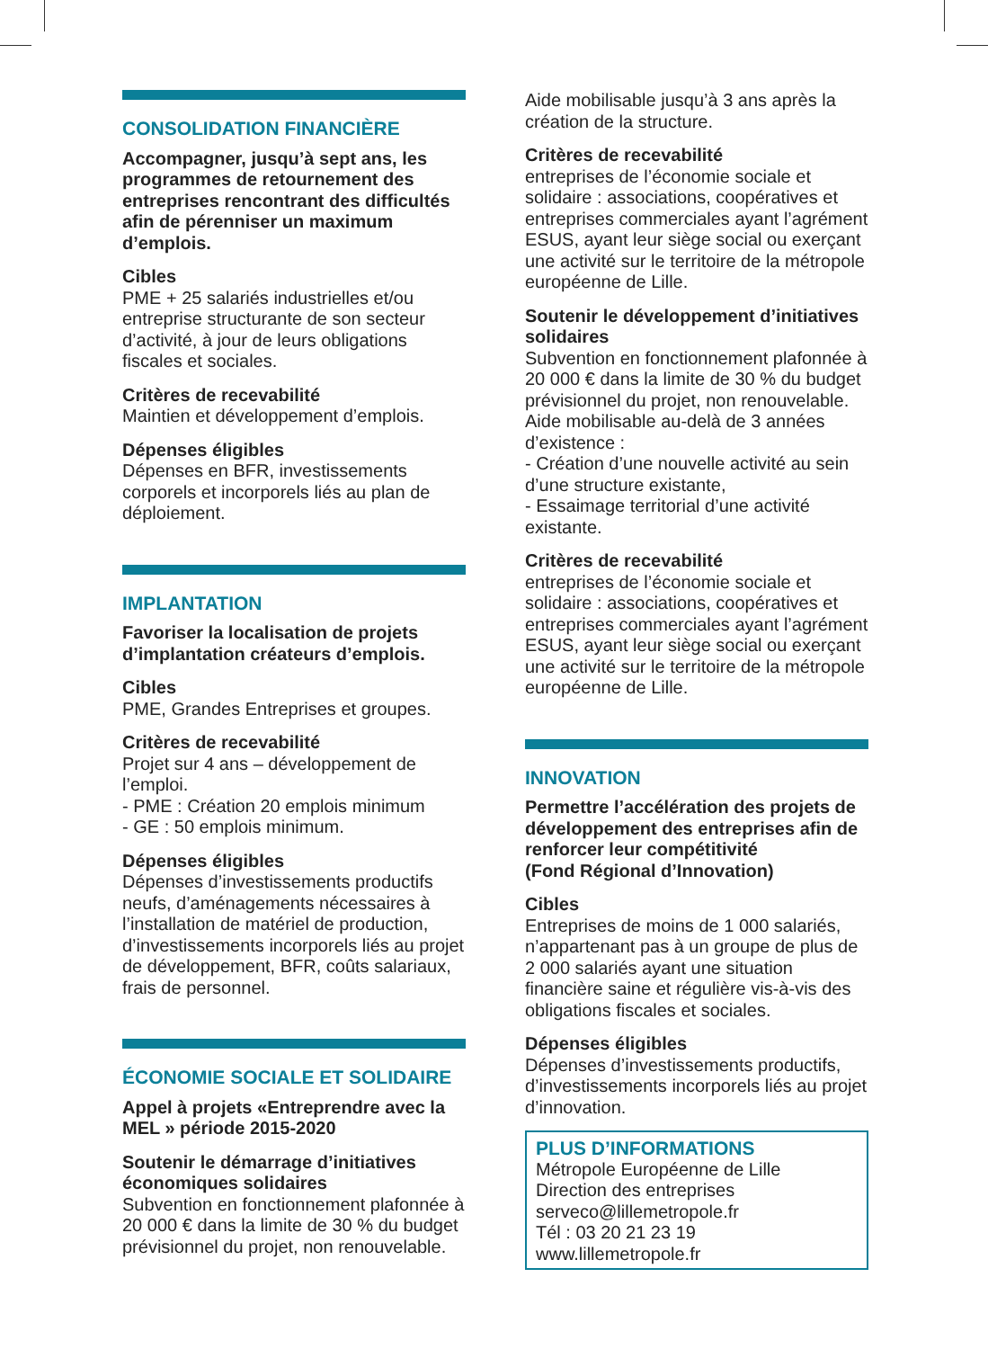CONSOLIDATION FINANCIÈRE
Accompagner, jusqu’à sept ans, les programmes de retournement des entreprises rencontrant des difficultés afin de pérenniser un maximum d’emplois.
Cibles
PME + 25 salariés industrielles et/ou entreprise structurante de son secteur d’activité, à jour de leurs obligations fiscales et sociales.
Critères de recevabilité
Maintien et développement d’emplois.
Dépenses éligibles
Dépenses en BFR, investissements corporels et incorporels liés au plan de déploiement.
IMPLANTATION
Favoriser la localisation de projets d’implantation créateurs d’emplois.
Cibles
PME, Grandes Entreprises et groupes.
Critères de recevabilité
Projet sur 4 ans – développement de l’emploi.
- PME : Création 20 emplois minimum
- GE : 50 emplois minimum.
Dépenses éligibles
Dépenses d’investissements productifs neufs, d’aménagements nécessaires à l’installation de matériel de production, d’investissements incorporels liés au projet de développement, BFR, coûts salariaux, frais de personnel.
ÉCONOMIE SOCIALE ET SOLIDAIRE
Appel à projets «Entreprendre avec la MEL » période 2015-2020
Soutenir le démarrage d’initiatives économiques solidaires
Subvention en fonctionnement plafonnée à 20 000 € dans la limite de 30 % du budget prévisionnel du projet, non renouvelable.
Aide mobilisable jusqu’à 3 ans après la création de la structure.
Critères de recevabilité
entreprises de l’économie sociale et solidaire : associations, coopératives et entreprises commerciales ayant l’agrément ESUS, ayant leur siège social ou exerçant une activité sur le territoire de la métropole européenne de Lille.
Soutenir le développement d’initiatives solidaires
Subvention en fonctionnement plafonnée à 20 000 € dans la limite de 30 % du budget prévisionnel du projet, non renouvelable.
Aide mobilisable au-delà de 3 années d’existence :
- Création d’une nouvelle activité au sein d’une structure existante,
- Essaimage territorial d’une activité existante.
Critères de recevabilité
entreprises de l’économie sociale et solidaire : associations, coopératives et entreprises commerciales ayant l’agrément ESUS, ayant leur siège social ou exerçant une activité sur le territoire de la métropole européenne de Lille.
INNOVATION
Permettre l’accélération des projets de développement des entreprises afin de renforcer leur compétitivité
(Fond Régional d’Innovation)
Cibles
Entreprises de moins de 1 000 salariés, n’appartenant pas à un groupe de plus de 2 000 salariés ayant une situation financière saine et régulière vis-à-vis des obligations fiscales et sociales.
Dépenses éligibles
Dépenses d’investissements productifs, d’investissements incorporels liés au projet d’innovation.
PLUS D’INFORMATIONS
Métropole Européenne de Lille
Direction des entreprises
serveco@lillemetropole.fr
Tél : 03 20 21 23 19
www.lillemetropole.fr